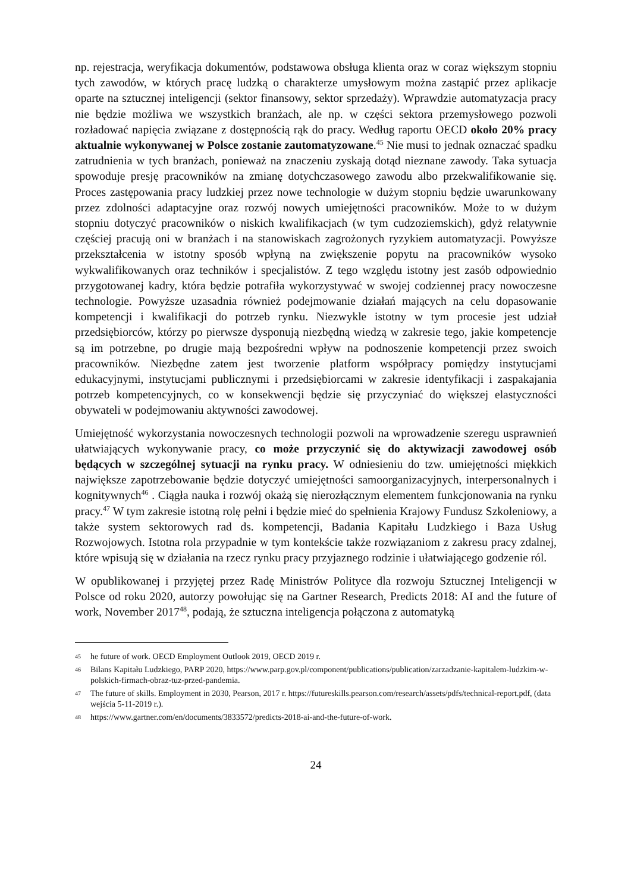np. rejestracja, weryfikacja dokumentów, podstawowa obsługa klienta oraz w coraz większym stopniu tych zawodów, w których pracę ludzką o charakterze umysłowym można zastąpić przez aplikacje oparte na sztucznej inteligencji (sektor finansowy, sektor sprzedaży). Wprawdzie automatyzacja pracy nie będzie możliwa we wszystkich branżach, ale np. w części sektora przemysłowego pozwoli rozładować napięcia związane z dostępnością rąk do pracy. Według raportu OECD około 20% pracy aktualnie wykonywanej w Polsce zostanie zautomatyzowane.<sup>45</sup> Nie musi to jednak oznaczać spadku zatrudnienia w tych branżach, ponieważ na znaczeniu zyskają dotąd nieznane zawody. Taka sytuacja spowoduje presję pracowników na zmianę dotychczasowego zawodu albo przekwalifikowanie się. Proces zastępowania pracy ludzkiej przez nowe technologie w dużym stopniu będzie uwarunkowany przez zdolności adaptacyjne oraz rozwój nowych umiejętności pracowników. Może to w dużym stopniu dotyczyć pracowników o niskich kwalifikacjach (w tym cudzoziemskich), gdyż relatywnie częściej pracują oni w branżach i na stanowiskach zagrożonych ryzykiem automatyzacji. Powyższe przekształcenia w istotny sposób wpłyną na zwiększenie popytu na pracowników wysoko wykwalifikowanych oraz techników i specjalistów. Z tego względu istotny jest zasób odpowiednio przygotowanej kadry, która będzie potrafiła wykorzystywać w swojej codziennej pracy nowoczesne technologie. Powyższe uzasadnia również podejmowanie działań mających na celu dopasowanie kompetencji i kwalifikacji do potrzeb rynku. Niezwykle istotny w tym procesie jest udział przedsiębiorców, którzy po pierwsze dysponują niezbędną wiedzą w zakresie tego, jakie kompetencje są im potrzebne, po drugie mają bezpośredni wpływ na podnoszenie kompetencji przez swoich pracowników. Niezbędne zatem jest tworzenie platform współpracy pomiędzy instytucjami edukacyjnymi, instytucjami publicznymi i przedsiębiorcami w zakresie identyfikacji i zaspakajania potrzeb kompetencyjnych, co w konsekwencji będzie się przyczyniać do większej elastyczności obywateli w podejmowaniu aktywności zawodowej.
Umiejętność wykorzystania nowoczesnych technologii pozwoli na wprowadzenie szeregu usprawnień ułatwiających wykonywanie pracy, co może przyczynić się do aktywizacji zawodowej osób będących w szczególnej sytuacji na rynku pracy. W odniesieniu do tzw. umiejętności miękkich największe zapotrzebowanie będzie dotyczyć umiejętności samoorganizacyjnych, interpersonalnych i kognitywnych<sup>46</sup> . Ciągła nauka i rozwój okażą się nierozłącznym elementem funkcjonowania na rynku pracy.<sup>47</sup> W tym zakresie istotną rolę pełni i będzie mieć do spełnienia Krajowy Fundusz Szkoleniowy, a także system sektorowych rad ds. kompetencji, Badania Kapitału Ludzkiego i Baza Usług Rozwojowych. Istotna rola przypadnie w tym kontekście także rozwiązaniom z zakresu pracy zdalnej, które wpisują się w działania na rzecz rynku pracy przyjaznego rodzinie i ułatwiającego godzenie ról.
W opublikowanej i przyjętej przez Radę Ministrów Polityce dla rozwoju Sztucznej Inteligencji w Polsce od roku 2020, autorzy powołując się na Gartner Research, Predicts 2018: AI and the future of work, November 2017<sup>48</sup>, podają, że sztuczna inteligencja połączona z automatyką
45 he future of work. OECD Employment Outlook 2019, OECD 2019 r.
46 Bilans Kapitału Ludzkiego, PARP 2020, https://www.parp.gov.pl/component/publications/publication/zarzadzanie-kapitalem-ludzkim-w-polskich-firmach-obraz-tuz-przed-pandemia.
47 The future of skills. Employment in 2030, Pearson, 2017 r. https://futureskills.pearson.com/research/assets/pdfs/technical-report.pdf, (data wejścia 5-11-2019 r.).
48 https://www.gartner.com/en/documents/3833572/predicts-2018-ai-and-the-future-of-work.
24